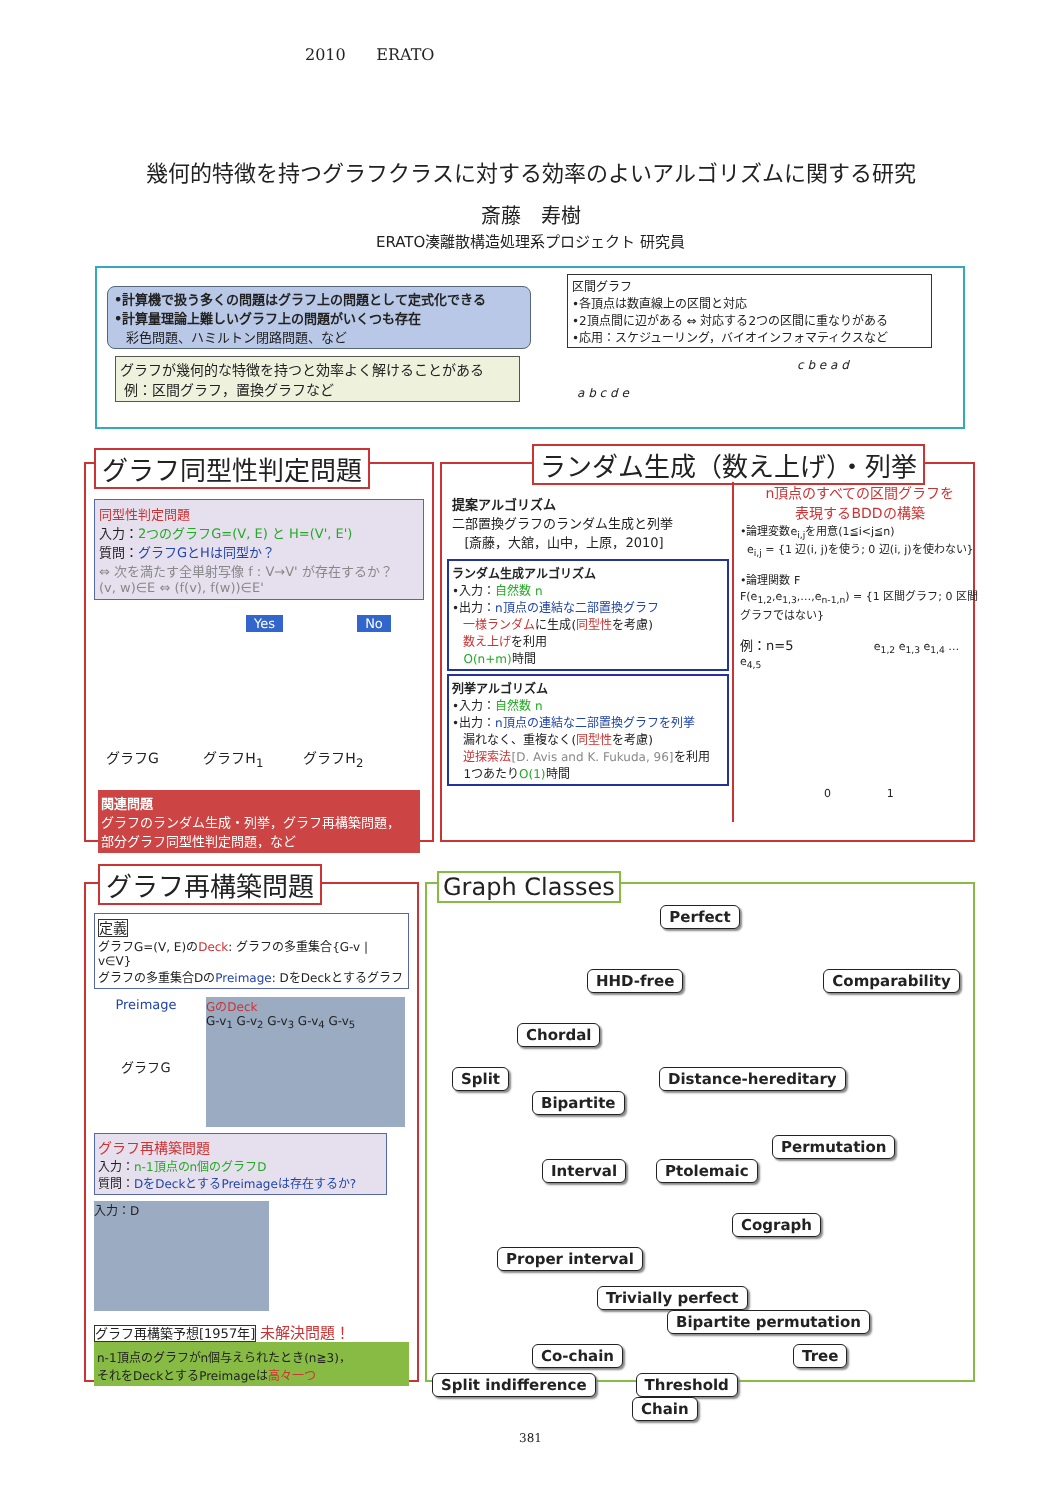2010 ERATO
幾何的特徴を持つグラフクラスに対する効率のよいアルゴリズムに関する研究
斎藤　寿樹
ERATO湊離散構造処理系プロジェクト 研究員
•計算機で扱う多くの問題はグラフ上の問題として定式化できる
•計算量理論上難しいグラフ上の問題がいくつも存在
彩色問題、ハミルトン閉路問題、など
グラフが幾何的な特徴を持つと効率よく解けることがある
例：区間グラフ，置換グラフなど
区間グラフ
•各頂点は数直線上の区間と対応
•2頂点間に辺がある ⇔ 対応する2つの区間に重なりがある
•応用：スケジューリング，バイオインフォマティクスなど
a b c d e
c b e a d
グラフ同型性判定問題
同型性判定問題
入力：2つのグラフG=(V, E) と H=(V', E')
質問：グラフGとHは同型か？
⇔ 次を満たす全単射写像 f : V→V' が存在するか？
(v, w)∈E ⇔ (f(v), f(w))∈E'
Yes No
グラフG グラフH<sub>1</sub> グラフH<sub>2</sub>
関連問題
グラフのランダム生成・列挙，グラフ再構築問題，
部分グラフ同型性判定問題，など
ランダム生成（数え上げ）・列挙
提案アルゴリズム
二部置換グラフのランダム生成と列挙
[斎藤，大舘，山中，上原，2010]
ランダム生成アルゴリズム
•入力：自然数 n
•出力：n頂点の連結な二部置換グラフ
一様ランダムに生成(同型性を考慮)
数え上げを利用
O(n+m) 時間
列挙アルゴリズム
•入力：自然数 n
•出力：n頂点の連結な二部置換グラフを列挙
漏れなく、重複なく(同型性を考慮)
逆探索法[D. Avis and K. Fukuda, 96] を利用
1つあたりO(1) 時間
n頂点のすべての区間グラフを
表現するBDDの構築
•論理変数e<sub>i,j</sub>を用意(1≦i<j≦n)
e<sub>i,j</sub> = {1 辺(i, j)を使う; 0 辺(i, j)を使わない}
•論理関数 F
F(e<sub>1,2</sub>,e<sub>1,3</sub>,…,e<sub>n-1,n</sub>) = {1 区間グラフ; 0 区間グラフではない}
例：n=5 e<sub>1,2</sub> e<sub>1,3</sub> e<sub>1,4</sub> … e<sub>4,5</sub>
0 1
グラフ再構築問題
定義
グラフG=(V, E)のDeck: グラフの多重集合{G-v | v∈V}
グラフの多重集合DのPreimage: DをDeckとするグラフ
Preimage
グラフG
GのDeck
G-v<sub>1</sub> G-v<sub>2</sub> G-v<sub>3</sub> G-v<sub>4</sub> G-v<sub>5</sub>
グラフ再構築問題
入力：n-1頂点のn個のグラフD
質問：DをDeckとするPreimageは存在するか?
入力：D
グラフ再構築予想[1957年] 未解決問題！
n-1頂点のグラフがn個与えられたとき(n≧3)，
それをDeckとするPreimageは高々一つ
Graph Classes
Perfect
HHD-free Comparability
Chordal
Split Distance-hereditary Bipartite
Permutation
Interval Ptolemaic
Cograph
Proper interval
Trivially perfect Bipartite permutation
Co-chain Tree
Split indifference Threshold Chain
381